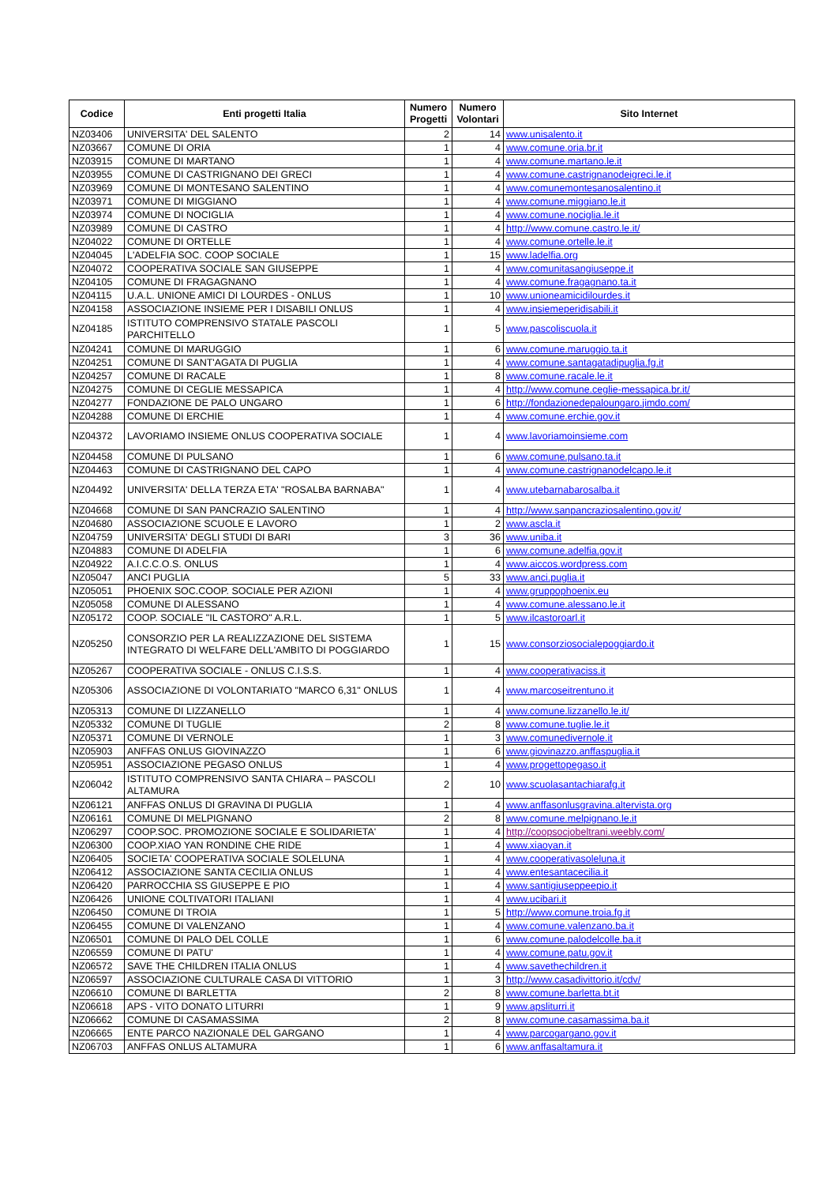| Codice | Enti progetti Italia | Numero Progetti | Numero Volontari | Sito Internet |
| --- | --- | --- | --- | --- |
| NZ03406 | UNIVERSITA' DEL SALENTO | 2 | 14 | www.unisalento.it |
| NZ03667 | COMUNE DI ORIA | 1 | 4 | www.comune.oria.br.it |
| NZ03915 | COMUNE DI MARTANO | 1 | 4 | www.comune.martano.le.it |
| NZ03955 | COMUNE DI CASTRIGNANO DEI GRECI | 1 | 4 | www.comune.castrignanodeigreci.le.it |
| NZ03969 | COMUNE DI MONTESANO SALENTINO | 1 | 4 | www.comunemontesanosalentino.it |
| NZ03971 | COMUNE DI MIGGIANO | 1 | 4 | www.comune.miggiano.le.it |
| NZ03974 | COMUNE DI NOCIGLIA | 1 | 4 | www.comune.nociglia.le.it |
| NZ03989 | COMUNE DI CASTRO | 1 | 4 | http://www.comune.castro.le.it/ |
| NZ04022 | COMUNE DI ORTELLE | 1 | 4 | www.comune.ortelle.le.it |
| NZ04045 | L'ADELFIA SOC. COOP SOCIALE | 1 | 15 | www.ladelfia.org |
| NZ04072 | COOPERATIVA SOCIALE SAN GIUSEPPE | 1 | 4 | www.comunitasangiuseppe.it |
| NZ04105 | COMUNE DI FRAGAGNANO | 1 | 4 | www.comune.fragagnano.ta.it |
| NZ04115 | U.A.L. UNIONE AMICI DI LOURDES - ONLUS | 1 | 10 | www.unioneamicidilourdes.it |
| NZ04158 | ASSOCIAZIONE INSIEME PER I DISABILI ONLUS | 1 | 4 | www.insiemeperidisabili.it |
| NZ04185 | ISTITUTO COMPRENSIVO STATALE PASCOLI PARCHITELLO | 1 | 5 | www.pascoliscuola.it |
| NZ04241 | COMUNE DI MARUGGIO | 1 | 6 | www.comune.maruggio.ta.it |
| NZ04251 | COMUNE DI SANT'AGATA DI PUGLIA | 1 | 4 | www.comune.santagatadipuglia.fg.it |
| NZ04257 | COMUNE DI RACALE | 1 | 8 | www.comune.racale.le.it |
| NZ04275 | COMUNE DI CEGLIE MESSAPICA | 1 | 4 | http://www.comune.ceglie-messapica.br.it/ |
| NZ04277 | FONDAZIONE DE PALO UNGARO | 1 | 6 | http://fondazionedepaloungaro.jimdo.com/ |
| NZ04288 | COMUNE DI ERCHIE | 1 | 4 | www.comune.erchie.gov.it |
| NZ04372 | LAVORIAMO INSIEME ONLUS COOPERATIVA SOCIALE | 1 | 4 | www.lavoriamoinsieme.com |
| NZ04458 | COMUNE DI PULSANO | 1 | 6 | www.comune.pulsano.ta.it |
| NZ04463 | COMUNE DI CASTRIGNANO DEL CAPO | 1 | 4 | www.comune.castrignanodelcapo.le.it |
| NZ04492 | UNIVERSITA' DELLA TERZA ETA' "ROSALBA BARNABA" | 1 | 4 | www.utebarnabarosalba.it |
| NZ04668 | COMUNE DI SAN PANCRAZIO SALENTINO | 1 | 4 | http://www.sanpancraziosalentino.gov.it/ |
| NZ04680 | ASSOCIAZIONE SCUOLE E LAVORO | 1 | 2 | www.ascla.it |
| NZ04759 | UNIVERSITA' DEGLI STUDI DI BARI | 3 | 36 | www.uniba.it |
| NZ04883 | COMUNE DI ADELFIA | 1 | 6 | www.comune.adelfia.gov.it |
| NZ04922 | A.I.C.C.O.S. ONLUS | 1 | 4 | www.aiccos.wordpress.com |
| NZ05047 | ANCI PUGLIA | 5 | 33 | www.anci.puglia.it |
| NZ05051 | PHOENIX SOC.COOP. SOCIALE PER AZIONI | 1 | 4 | www.gruppophoenix.eu |
| NZ05058 | COMUNE DI ALESSANO | 1 | 4 | www.comune.alessano.le.it |
| NZ05172 | COOP. SOCIALE "IL CASTORO" A.R.L. | 1 | 5 | www.ilcastoroarl.it |
| NZ05250 | CONSORZIO PER LA REALIZZAZIONE DEL SISTEMA INTEGRATO DI WELFARE DELL'AMBITO DI POGGIARDO | 1 | 15 | www.consorziosocialepoggiardo.it |
| NZ05267 | COOPERATIVA SOCIALE - ONLUS C.I.S.S. | 1 | 4 | www.cooperativaciss.it |
| NZ05306 | ASSOCIAZIONE DI VOLONTARIATO "MARCO 6,31" ONLUS | 1 | 4 | www.marcoseitrentuno.it |
| NZ05313 | COMUNE DI LIZZANELLO | 1 | 4 | www.comune.lizzanello.le.it/ |
| NZ05332 | COMUNE DI TUGLIE | 2 | 8 | www.comune.tuglie.le.it |
| NZ05371 | COMUNE DI VERNOLE | 1 | 3 | www.comunedivernole.it |
| NZ05903 | ANFFAS ONLUS GIOVINAZZO | 1 | 6 | www.giovinazzo.anffaspuglia.it |
| NZ05951 | ASSOCIAZIONE PEGASO ONLUS | 1 | 4 | www.progettopegaso.it |
| NZ06042 | ISTITUTO COMPRENSIVO SANTA CHIARA – PASCOLI ALTAMURA | 2 | 10 | www.scuolasantachiarafg.it |
| NZ06121 | ANFFAS ONLUS DI GRAVINA DI PUGLIA | 1 | 4 | www.anffasonlusgravina.altervista.org |
| NZ06161 | COMUNE DI MELPIGNANO | 2 | 8 | www.comune.melpignano.le.it |
| NZ06297 | COOP.SOC. PROMOZIONE SOCIALE E SOLIDARIETA' | 1 | 4 | http://coopsocjobeltrani.weebly.com/ |
| NZ06300 | COOP.XIAO YAN RONDINE CHE RIDE | 1 | 4 | www.xiaoyan.it |
| NZ06405 | SOCIETA' COOPERATIVA SOCIALE SOLELUNA | 1 | 4 | www.cooperativasoleluna.it |
| NZ06412 | ASSOCIAZIONE SANTA CECILIA ONLUS | 1 | 4 | www.entesantacecilia.it |
| NZ06420 | PARROCCHIA SS GIUSEPPE E PIO | 1 | 4 | www.santigiuseppeepio.it |
| NZ06426 | UNIONE COLTIVATORI ITALIANI | 1 | 4 | www.ucibari.it |
| NZ06450 | COMUNE DI TROIA | 1 | 5 | http://www.comune.troia.fg.it |
| NZ06455 | COMUNE DI VALENZANO | 1 | 4 | www.comune.valenzano.ba.it |
| NZ06501 | COMUNE DI PALO DEL COLLE | 1 | 6 | www.comune.palodelcolle.ba.it |
| NZ06559 | COMUNE DI PATU' | 1 | 4 | www.comune.patu.gov.it |
| NZ06572 | SAVE THE CHILDREN ITALIA ONLUS | 1 | 4 | www.savethechildren.it |
| NZ06597 | ASSOCIAZIONE CULTURALE CASA DI VITTORIO | 1 | 3 | http://www.casadivittorio.it/cdv/ |
| NZ06610 | COMUNE DI BARLETTA | 2 | 8 | www.comune.barletta.bt.it |
| NZ06618 | APS - VITO DONATO LITURRI | 1 | 9 | www.apsliturri.it |
| NZ06662 | COMUNE DI CASAMASSIMA | 2 | 8 | www.comune.casamassima.ba.it |
| NZ06665 | ENTE PARCO NAZIONALE DEL GARGANO | 1 | 4 | www.parcogargano.gov.it |
| NZ06703 | ANFFAS ONLUS ALTAMURA | 1 | 6 | www.anffasaltamura.it |